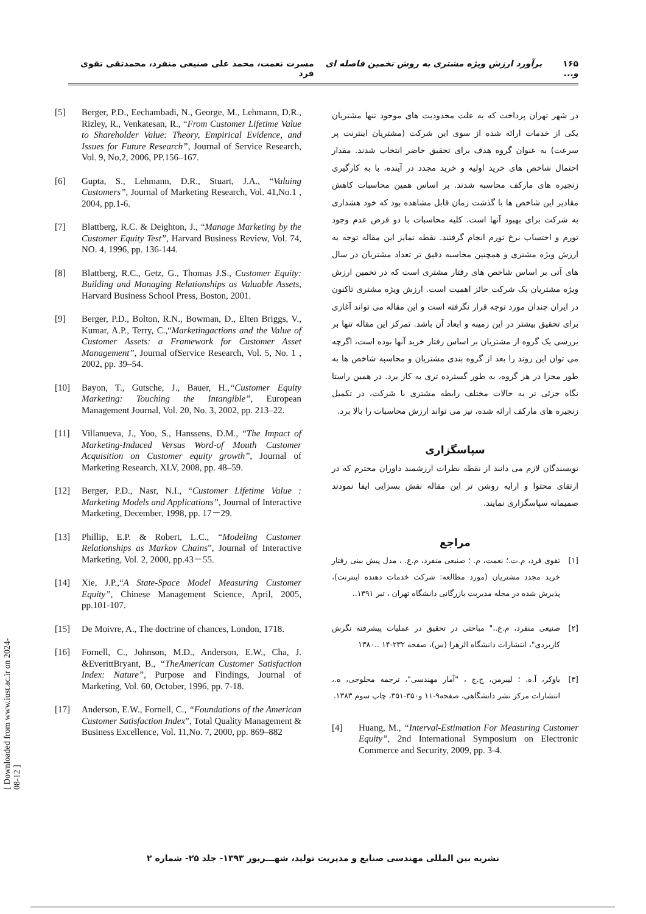۱۶۵ برآورد ارزش ویژه مشتری به روش تخمین فاصله ای و... مسرت نعمت، محمد علی صنیعی منفرد، محمدتقی تقوی فرد
در شهر تهران پرداخت که به علت محدودیت های موجود تنها مشتریان یکی از خدمات ارائه شده از سوی این شرکت (مشتریان اینترنت پر سرعت) به عنوان گروه هدف برای تحقیق حاضر انتخاب شدند. مقدار احتمال شاخص های خرید اولیه و خرید مجدد در آینده، با به کارگیری زنجیره های مارکف محاسبه شدند. بر اساس همین محاسبات کاهش مقادیر این شاخص ها با گذشت زمان قابل مشاهده بود که خود هشداری به شرکت برای بهبود آنها است. کلیه محاسبات با دو فرض عدم وجود تورم و احتساب نرخ تورم انجام گرفتند. نقطه تمایز این مقاله توجه به ارزش ویژه مشتری و همچنین محاسبه دقیق تر تعداد مشتریان در سال های آتی بر اساس شاخص های رفتار مشتری است که در تخمین ارزش ویژه مشتریان یک شرکت حائز اهمیت است. ارزش ویژه مشتری تاکنون در ایران چندان مورد توجه قرار نگرفته است و این مقاله می تواند آغازی برای تحقیق بیشتر در این زمینه و ابعاد آن باشد. تمرکز این مقاله تنها بر بررسی یک گروه از مشتریان بر اساس رفتار خرید آنها بوده است، اگرچه می توان این روند را بعد از گروه بندی مشتریان و محاسبه شاخص ها به طور مجزا در هر گروه، به طور گسترده تری به کار برد. در همین راستا نگاه جزئی تر به حالات مختلف رابطه مشتری با شرکت، در تکمیل زنجیره های مارکف ارائه شده، نیز می تواند ارزش محاسبات را بالا برد.
سپاسگزاری
نویسندگان لازم می دانند از نقطه نظرات ارزشمند داوران محترم که در ارتقای محتوا و ارایه روشن تر این مقاله نقش بسزایی ایفا نمودند صمیمانه سپاسگزاری نمایند.
مراجع
[۱] تقوی فرد، م.ت.؛ نعمت، م. ؛ صنیعی منفرد، م.ع. ، مدل پیش بینی رفتار خرید مجدد مشتریان (مورد مطالعه: شرکت خدمات دهنده اینترنت)، پذیرش شده در مجله مدیریت بازرگانی دانشگاه تهران ، تیر ۱۳۹۱..
[۲] صنیعی منفرد، م.ع.،" مباحثی در تحقیق در عملیات پیشرفته نگرش کاربردی"، انتشارات دانشگاه الزهرا (س)، صفحه ۲۳۲-۱۴ ..۱۳۸۰
[۳] باوکر، آ.ه. ؛ لیبرمن، ج.ج ، "آمار مهندسی"، ترجمه محلوجی، ه.، انتشارات مرکز نشر دانشگاهی، صفحه۹-۱۱ و۳۵۰-۳۵۱، چاپ سوم ۱۳۸۳.
[4] Huang, M., “Interval-Estimation For Measuring Customer Equity”, 2nd International Symposium on Electronic Commerce and Security, 2009, pp. 3-4.
[5] Berger, P.D., Eechambadi, N., George, M., Lehmann, D.R., Rizley, R., Venkatesan, R., “From Customer Lifetime Value to Shareholder Value: Theory, Empirical Evidence, and Issues for Future Research”, Journal of Service Research, Vol. 9, No,2, 2006, PP.156–167.
[6] Gupta, S., Lehmann, D.R., Stuart, J.A., “Valuing Customers”, Journal of Marketing Research, Vol. 41,No.1 , 2004, pp.1-6.
[7] Blattberg, R.C. & Deighton, J., “Manage Marketing by the Customer Equity Test”, Harvard Business Review, Vol. 74, NO. 4, 1996, pp. 136-144.
[8] Blattberg, R.C., Getz, G., Thomas J.S., Customer Equity: Building and Managing Relationships as Valuable Assets, Harvard Business School Press, Boston, 2001.
[9] Berger, P.D., Bolton, R.N., Bowman, D., Elten Briggs, V., Kumar, A.P., Terry, C.,“Marketingactions and the Value of Customer Assets: a Framework for Customer Asset Management”, Journal ofService Research, Vol. 5, No. 1 , 2002, pp. 39–54.
[10] Bayon, T., Gutsche, J., Bauer, H.,“Customer Equity Marketing: Touching the Intangible”, European Management Journal, Vol. 20, No. 3, 2002, pp. 213–22.
[11] Villanueva, J., Yoo, S., Hanssens, D.M., “The Impact of Marketing-Induced Versus Word-of Mouth Customer Acquisition on Customer equity growth”, Journal of Marketing Research, XLV, 2008, pp. 48–59.
[12] Berger, P.D., Nasr, N.I., “Customer Lifetime Value : Marketing Models and Applications”, Journal of Interactive Marketing, December, 1998, pp. 17－29.
[13] Phillip, E.P. & Robert, L.C., “Modeling Customer Relationships as Markov Chains”, Journal of Interactive Marketing, Vol. 2, 2000, pp.43－55.
[14] Xie, J.P.,“A State-Space Model Measuring Customer Equity”, Chinese Management Science, April, 2005, pp.101-107.
[15] De Moivre, A., The doctrine of chances, London, 1718.
[16] Fornell, C., Johnson, M.D., Anderson, E.W., Cha, J. &EverittBryant, B., “TheAmerican Customer Satisfaction Index: Nature”, Purpose and Findings, Journal of Marketing, Vol. 60, October, 1996, pp. 7-18.
[17] Anderson, E.W., Fornell, C., “Foundations of the American Customer Satisfaction Index”, Total Quality Management & Business Excellence, Vol. 11,No. 7, 2000, pp. 869–882
[ Downloaded from www.iust.ac.ir on 2024-08-12 ]
نشریه بین المللی مهندسی صنایع و مدیریت تولید، شهـــریور ۱۳۹۳- جلد ۲۵- شماره ۲